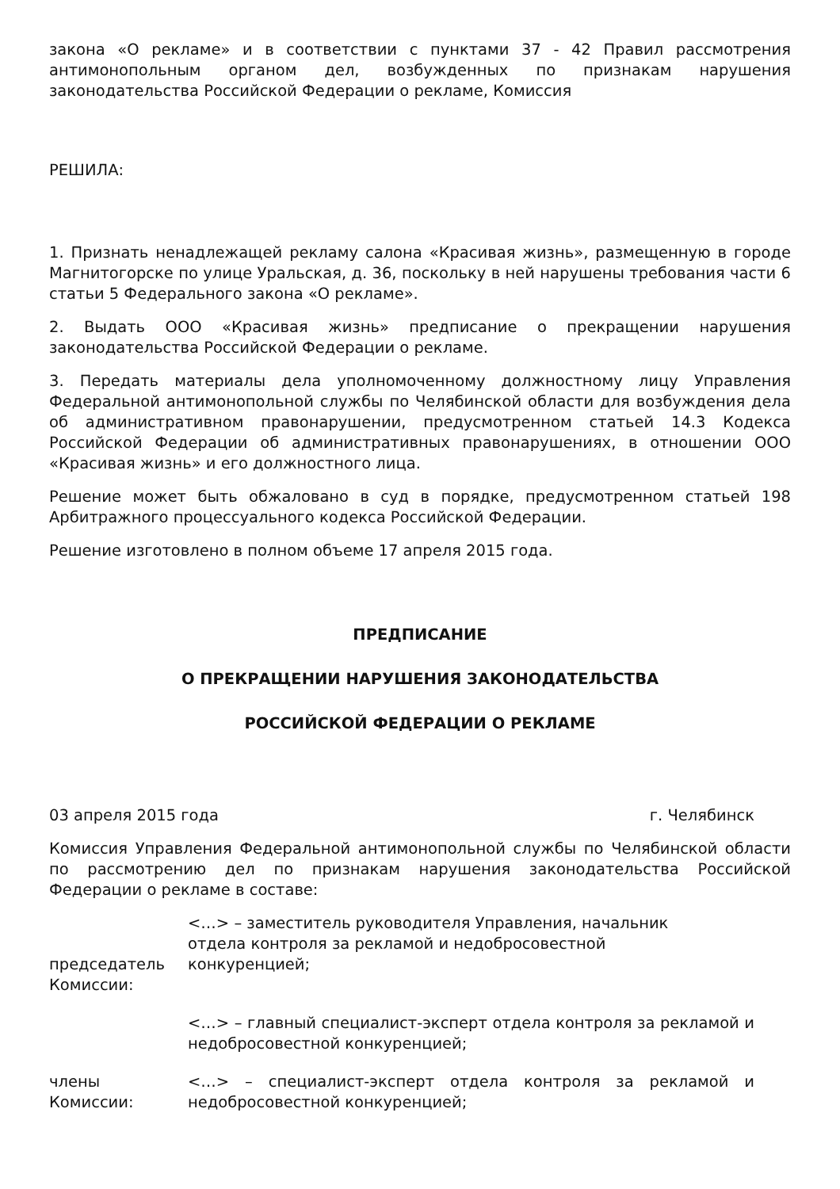закона «О рекламе» и в соответствии с пунктами 37 - 42 Правил рассмотрения антимонопольным органом дел, возбужденных по признакам нарушения законодательства Российской Федерации о рекламе, Комиссия
РЕШИЛА:
1. Признать ненадлежащей рекламу салона «Красивая жизнь», размещенную в городе Магнитогорске по улице Уральская, д. 36, поскольку в ней нарушены требования части 6 статьи 5 Федерального закона «О рекламе».
2. Выдать ООО «Красивая жизнь» предписание о прекращении нарушения законодательства Российской Федерации о рекламе.
3. Передать материалы дела уполномоченному должностному лицу Управления Федеральной антимонопольной службы по Челябинской области для возбуждения дела об административном правонарушении, предусмотренном статьей 14.3 Кодекса Российской Федерации об административных правонарушениях, в отношении ООО «Красивая жизнь» и его должностного лица.
Решение может быть обжаловано в суд в порядке, предусмотренном статьей 198 Арбитражного процессуального кодекса Российской Федерации.
Решение изготовлено в полном объеме 17 апреля 2015 года.
ПРЕДПИСАНИЕ
О ПРЕКРАЩЕНИИ НАРУШЕНИЯ ЗАКОНОДАТЕЛЬСТВА
РОССИЙСКОЙ ФЕДЕРАЦИИ О РЕКЛАМЕ
03 апреля 2015 года г. Челябинск
Комиссия Управления Федеральной антимонопольной службы по Челябинской области по рассмотрению дел по признакам нарушения законодательства Российской Федерации о рекламе в составе:
председатель Комиссии:
<…> – заместитель руководителя Управления, начальник отдела контроля за рекламой и недобросовестной конкуренцией;
<…> – главный специалист-эксперт отдела контроля за рекламой и недобросовестной конкуренцией;
члены Комиссии:
<…> – специалист-эксперт отдела контроля за рекламой и недобросовестной конкуренцией;